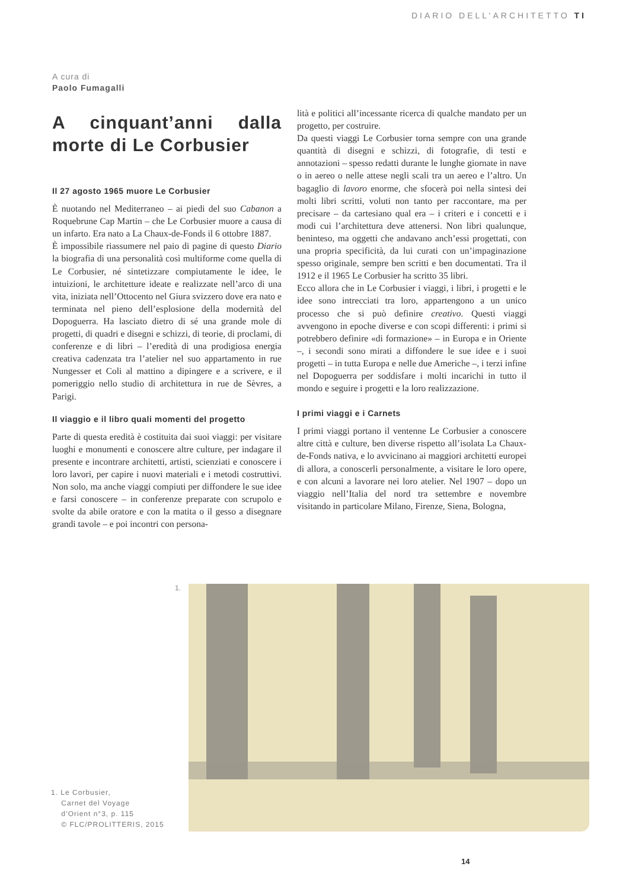DIARIO DELL’ARCHITETTO TI
A cura di
Paolo Fumagalli
A cinquant’anni dalla morte di Le Corbusier
Il 27 agosto 1965 muore Le Corbusier
È nuotando nel Mediterraneo – ai piedi del suo Cabanon a Roquebrune Cap Martin – che Le Corbusier muore a causa di un infarto. Era nato a La Chaux-de-Fonds il 6 ottobre 1887.
È impossibile riassumere nel paio di pagine di questo Diario la biografia di una personalità così multiforme come quella di Le Corbusier, né sintetizzare compiutamente le idee, le intuizioni, le architetture ideate e realizzate nell’arco di una vita, iniziata nell’Ottocento nel Giura svizzero dove era nato e terminata nel pieno dell’esplosione della modernità del Dopoguerra. Ha lasciato dietro di sé una grande mole di progetti, di quadri e disegni e schizzi, di teorie, di proclami, di conferenze e di libri – l’eredità di una prodigiosa energia creativa cadenzata tra l’atelier nel suo appartamento in rue Nungesser et Coli al mattino a dipingere e a scrivere, e il pomeriggio nello studio di architettura in rue de Sèvres, a Parigi.
Il viaggio e il libro quali momenti del progetto
Parte di questa eredità è costituita dai suoi viaggi: per visitare luoghi e monumenti e conoscere altre culture, per indagare il presente e incontrare architetti, artisti, scienziati e conoscere i loro lavori, per capire i nuovi materiali e i metodi costruttivi. Non solo, ma anche viaggi compiuti per diffondere le sue idee e farsi conoscere – in conferenze preparate con scrupolo e svolte da abile oratore e con la matita o il gesso a disegnare grandi tavole – e poi incontri con persona-
lità e politici all’incessante ricerca di qualche mandato per un progetto, per costruire.
Da questi viaggi Le Corbusier torna sempre con una grande quantità di disegni e schizzi, di fotografie, di testi e annotazioni – spesso redatti durante le lunghe giornate in nave o in aereo o nelle attese negli scali tra un aereo e l’altro. Un bagaglio di lavoro enorme, che sfocerà poi nella sintesi dei molti libri scritti, voluti non tanto per raccontare, ma per precisare – da cartesiano qual era – i criteri e i concetti e i modi cui l’architettura deve attenersi. Non libri qualunque, beninteso, ma oggetti che andavano anch’essi progettati, con una propria specificità, da lui curati con un’impaginazione spesso originale, sempre ben scritti e ben documentati. Tra il 1912 e il 1965 Le Corbusier ha scritto 35 libri.
Ecco allora che in Le Corbusier i viaggi, i libri, i progetti e le idee sono intrecciati tra loro, appartengono a un unico processo che si può definire creativo. Questi viaggi avvengono in epoche diverse e con scopi differenti: i primi si potrebbero definire «di formazione» – in Europa e in Oriente –, i secondi sono mirati a diffondere le sue idee e i suoi progetti – in tutta Europa e nelle due Americhe –, i terzi infine nel Dopoguerra per soddisfare i molti incarichi in tutto il mondo e seguire i progetti e la loro realizzazione.
I primi viaggi e i Carnets
I primi viaggi portano il ventenne Le Corbusier a conoscere altre città e culture, ben diverse rispetto all’isolata La Chaux-de-Fonds nativa, e lo avvicinano ai maggiori architetti europei di allora, a conoscerli personalmente, a visitare le loro opere, e con alcuni a lavorare nei loro atelier. Nel 1907 – dopo un viaggio nell’Italia del nord tra settembre e novembre visitando in particolare Milano, Firenze, Siena, Bologna,
1.
1. Le Corbusier,
Carnet del Voyage
d’Orient n°3, p. 115
© FLC/PROLITTERIS, 2015
14